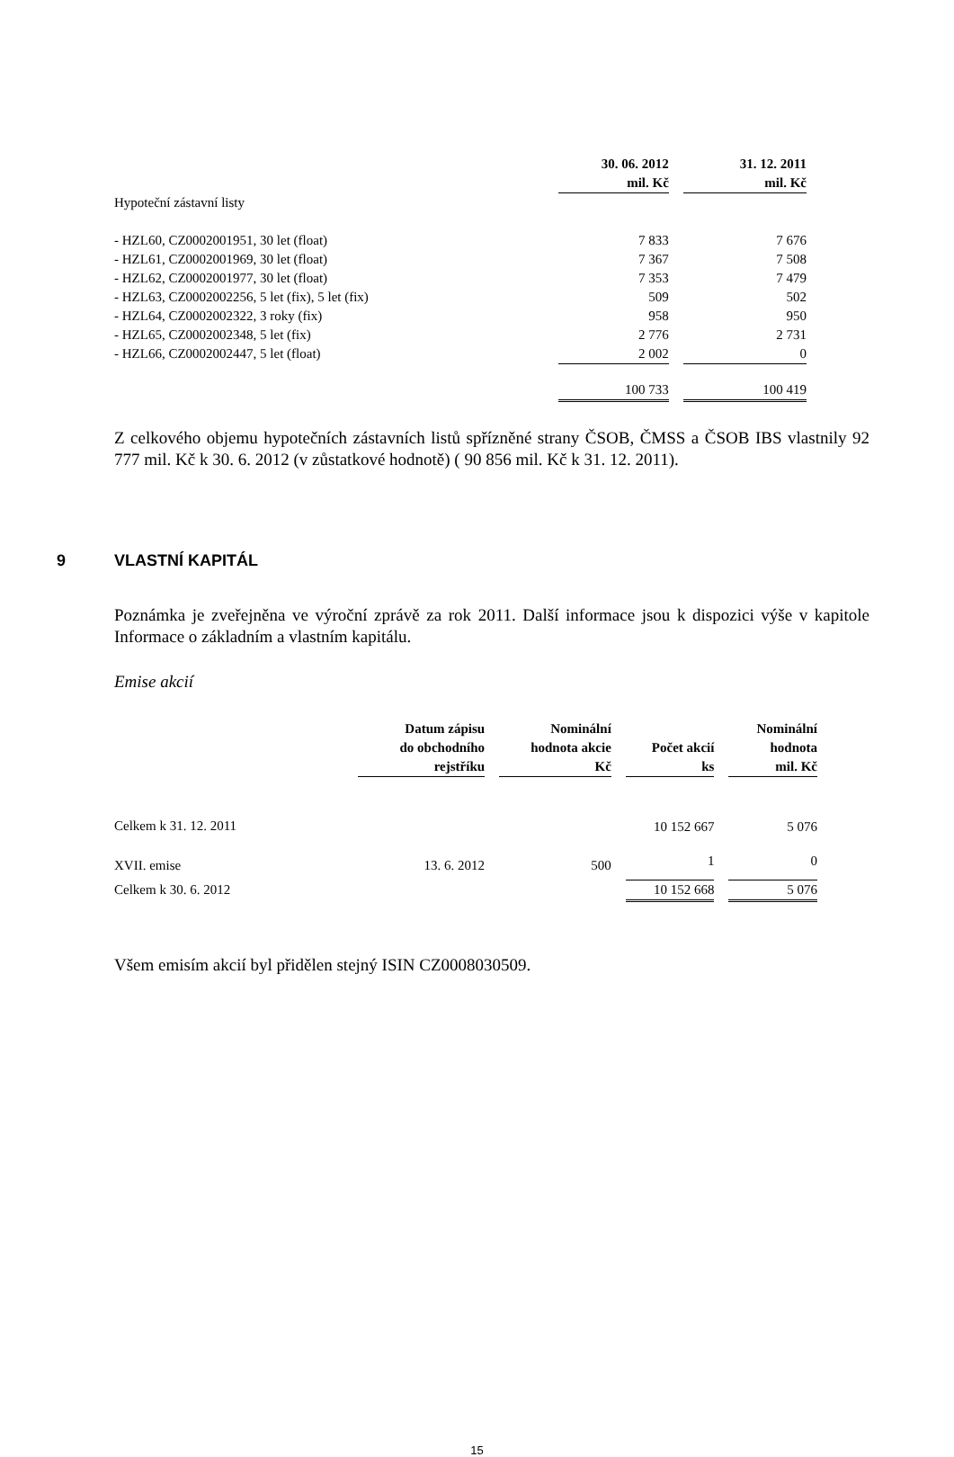| | 30. 06. 2012 mil. Kč | | 31. 12. 2011 mil. Kč |
| Hypoteční zástavní listy | | | |
| - HZL60, CZ0002001951, 30 let (float) | 7 833 | | 7 676 |
| - HZL61, CZ0002001969, 30 let (float) | 7 367 | | 7 508 |
| - HZL62, CZ0002001977, 30 let (float) | 7 353 | | 7 479 |
| - HZL63, CZ0002002256, 5 let (fix), 5 let (fix) | 509 | | 502 |
| - HZL64, CZ0002002322, 3 roky (fix) | 958 | | 950 |
| - HZL65, CZ0002002348, 5 let (fix) | 2 776 | | 2 731 |
| - HZL66, CZ0002002447, 5 let (float) | 2 002 | | 0 |
| | 100 733 | | 100 419 |
Z celkového objemu hypotečních zástavních listů spřízněné strany ČSOB, ČMSS a ČSOB IBS vlastnily 92 777 mil. Kč k 30. 6. 2012 (v zůstatkové hodnotě) ( 90 856 mil. Kč k 31. 12. 2011).
9 VLASTNÍ KAPITÁL
Poznámka je zveřejněna ve výroční zprávě za rok 2011. Další informace jsou k dispozici výše v kapitole Informace o základním a vlastním kapitálu.
Emise akcií
| | Datum zápisu do obchodního rejstříku | | Nominální hodnota akcie Kč | | Počet akcií ks | | Nominální hodnota mil. Kč |
| Celkem k 31. 12. 2011 | | | | | 10 152 667 | | 5 076 |
| XVII. emise | 13. 6. 2012 | | 500 | | 1 | | 0 |
| Celkem k 30. 6. 2012 | | | | | 10 152 668 | | 5 076 |
Všem emisím akcií byl přidělen stejný ISIN CZ0008030509.
15